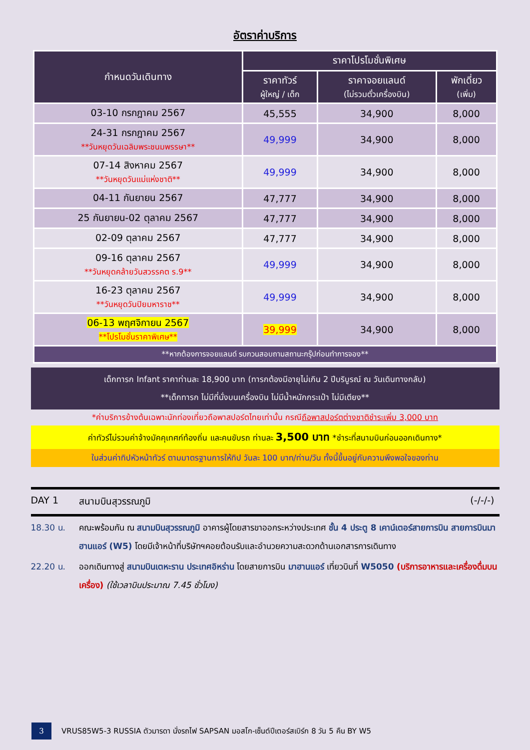อัตราค่าบริการ
| กำหนดวันเดินทาง | ราคาโปรโมชั่นพิเศษ | | |
| --- | --- | --- | --- |
| | ราคาทัวร์ ผู้ใหญ่ / เด็ก | ราคาจอยแลนด์ (ไม่รวมตั๋วเครื่องบิน) | พักเดี่ยว (เพิ่ม) |
| 03-10 กรกฎาคม 2567 | 45,555 | 34,900 | 8,000 |
| 24-31 กรกฎาคม 2567 **วันหยุดวันเฉลิมพระชนมพรรษา** | 49,999 | 34,900 | 8,000 |
| 07-14 สิงหาคม 2567 **วันหยุดวันแม่แห่งชาติ** | 49,999 | 34,900 | 8,000 |
| 04-11 กันยายน 2567 | 47,777 | 34,900 | 8,000 |
| 25 กันยายน-02 ตุลาคม 2567 | 47,777 | 34,900 | 8,000 |
| 02-09 ตุลาคม 2567 | 47,777 | 34,900 | 8,000 |
| 09-16 ตุลาคม 2567 **วันหยุดคล้ายวันสวรรคต ร.9** | 49,999 | 34,900 | 8,000 |
| 16-23 ตุลาคม 2567 **วันหยุดวันปิยมหาราช** | 49,999 | 34,900 | 8,000 |
| 06-13 พฤศจิกายน 2567 **โปรโมชั่นราคาพิเศษ** | 39,999 | 34,900 | 8,000 |
| **หากต้องการจอยแลนด์ รบกวนสอบถามสถานะกรุ๊ปก่อนทำการจอง** | | | |
เด็กทารก Infant ราคาท่านละ 18,900 บาท (ทารกต้องมีอายุไม่เกิน 2 ปีบริบูรณ์ ณ วันเดินทางกลับ)
**เด็กทารก ไม่มีที่นั่งบนเครื่องบิน ไม่มีน้ำหนักกระเป๋า ไม่มีเตียง**
*ค่าบริการข้างต้นเฉพาะนักท่องเที่ยวถือพาสปอร์ตไทยเท่านั้น กรณีถือพาสปอร์ตต่างชาติชำระเพิ่ม 3,000 บาท
ค่าทัวร์ไม่รวมค่าจ้างมัคคุเทศก์ท้องถิ่น และคนขับรถ ท่านละ 3,500 บาท *ชำระที่สนามบินก่อนออกเดินทาง*
ในส่วนค่าทิปหัวหน้าทัวร์ ตามมาตรฐานการให้ทิป วันละ 100 บาท/ท่าน/วัน ทั้งนี้ขึ้นอยู่กับความพึงพอใจของท่าน
DAY 1 สนามบินสุวรรณภูมิ (-/-/-)
18.30 น. คณะพร้อมกัน ณ สนามบินสุวรรณภูมิ อาคารผู้โดยสารขาออกระหว่างประเทศ ชั้น 4 ประตู 8 เคาน์เตอร์สายการบิน สายการบินมาฮานแอร์ (W5) โดยมีเจ้าหน้าที่บริษัทฯคอยต้อนรับและอำนวยความสะดวกด้านเอกสารการเดินทาง
22.20 น. ออกเดินทางสู่ สนามบินเตหะราน ประเทศอิหร่าน โดยสายการบิน มาฮานแอร์ เที่ยวบินที่ W5050 (บริการอาหารและเครื่องดื่มบนเครื่อง) (ใช้เวลาบินประมาณ 7.45 ชั่วโมง)
3
VRUS85W5-3 RUSSIA ตัวมารดา นั่งรถไฟ SAPSAN มอสโก-เซ็นต์ปีเตอร์สเบิร์ก 8 วัน 5 คืน BY W5